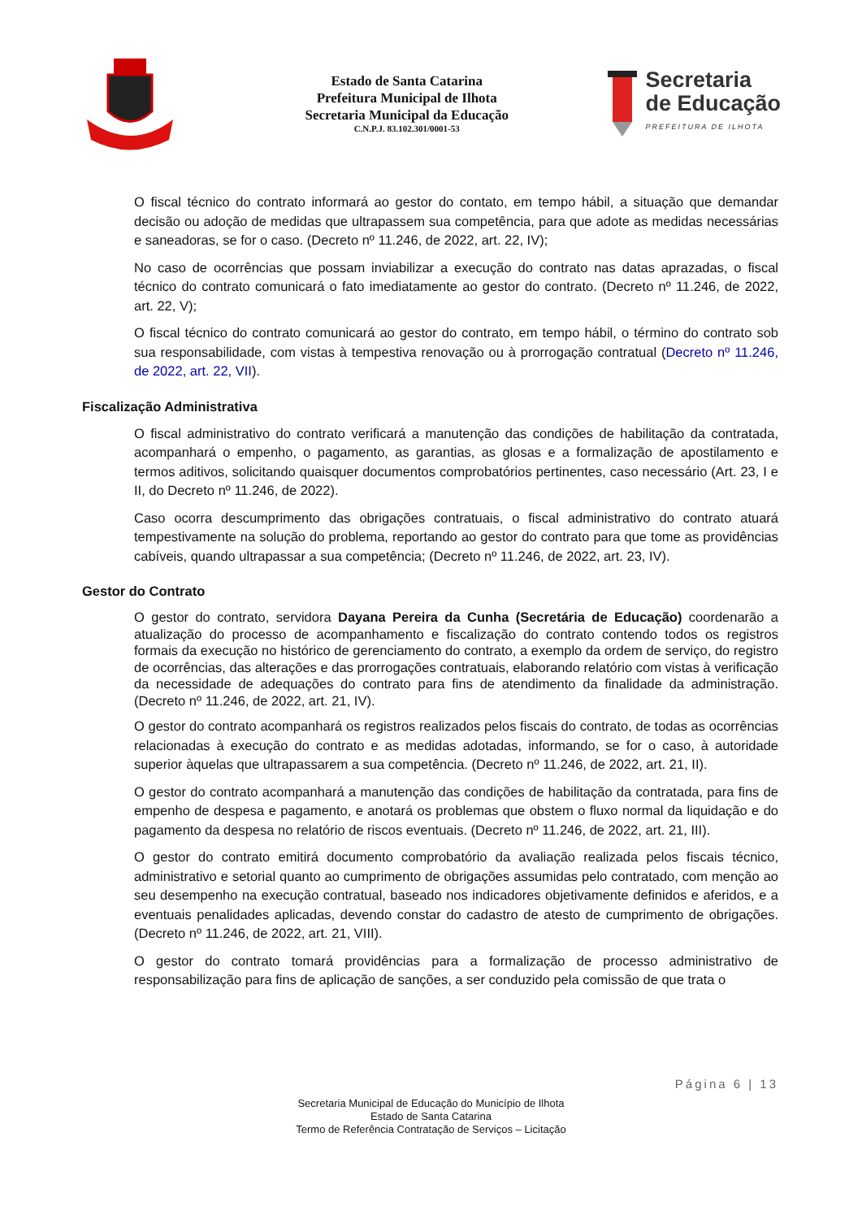Estado de Santa Catarina
Prefeitura Municipal de Ilhota
Secretaria Municipal da Educação
C.N.P.J. 83.102.301/0001-53
Secretaria
de Educação
PREFEITURA DE ILHOTA
O fiscal técnico do contrato informará ao gestor do contato, em tempo hábil, a situação que demandar decisão ou adoção de medidas que ultrapassem sua competência, para que adote as medidas necessárias e saneadoras, se for o caso. (Decreto nº 11.246, de 2022, art. 22, IV);
No caso de ocorrências que possam inviabilizar a execução do contrato nas datas aprazadas, o fiscal técnico do contrato comunicará o fato imediatamente ao gestor do contrato. (Decreto nº 11.246, de 2022, art. 22, V);
O fiscal técnico do contrato comunicará ao gestor do contrato, em tempo hábil, o término do contrato sob sua responsabilidade, com vistas à tempestiva renovação ou à prorrogação contratual (Decreto nº 11.246, de 2022, art. 22, VII).
Fiscalização Administrativa
O fiscal administrativo do contrato verificará a manutenção das condições de habilitação da contratada, acompanhará o empenho, o pagamento, as garantias, as glosas e a formalização de apostilamento e termos aditivos, solicitando quaisquer documentos comprobatórios pertinentes, caso necessário (Art. 23, I e II, do Decreto nº 11.246, de 2022).
Caso ocorra descumprimento das obrigações contratuais, o fiscal administrativo do contrato atuará tempestivamente na solução do problema, reportando ao gestor do contrato para que tome as providências cabíveis, quando ultrapassar a sua competência; (Decreto nº 11.246, de 2022, art. 23, IV).
Gestor do Contrato
O gestor do contrato, servidora Dayana Pereira da Cunha (Secretária de Educação) coordenarão a atualização do processo de acompanhamento e fiscalização do contrato contendo todos os registros formais da execução no histórico de gerenciamento do contrato, a exemplo da ordem de serviço, do registro de ocorrências, das alterações e das prorrogações contratuais, elaborando relatório com vistas à verificação da necessidade de adequações do contrato para fins de atendimento da finalidade da administração. (Decreto nº 11.246, de 2022, art. 21, IV).
O gestor do contrato acompanhará os registros realizados pelos fiscais do contrato, de todas as ocorrências relacionadas à execução do contrato e as medidas adotadas, informando, se for o caso, à autoridade superior àquelas que ultrapassarem a sua competência. (Decreto nº 11.246, de 2022, art. 21, II).
O gestor do contrato acompanhará a manutenção das condições de habilitação da contratada, para fins de empenho de despesa e pagamento, e anotará os problemas que obstem o fluxo normal da liquidação e do pagamento da despesa no relatório de riscos eventuais. (Decreto nº 11.246, de 2022, art. 21, III).
O gestor do contrato emitirá documento comprobatório da avaliação realizada pelos fiscais técnico, administrativo e setorial quanto ao cumprimento de obrigações assumidas pelo contratado, com menção ao seu desempenho na execução contratual, baseado nos indicadores objetivamente definidos e aferidos, e a eventuais penalidades aplicadas, devendo constar do cadastro de atesto de cumprimento de obrigações. (Decreto nº 11.246, de 2022, art. 21, VIII).
O gestor do contrato tomará providências para a formalização de processo administrativo de responsabilização para fins de aplicação de sanções, a ser conduzido pela comissão de que trata o
Página 6 | 13
Secretaria Municipal de Educação do Município de Ilhota
Estado de Santa Catarina
Termo de Referência Contratação de Serviços – Licitação